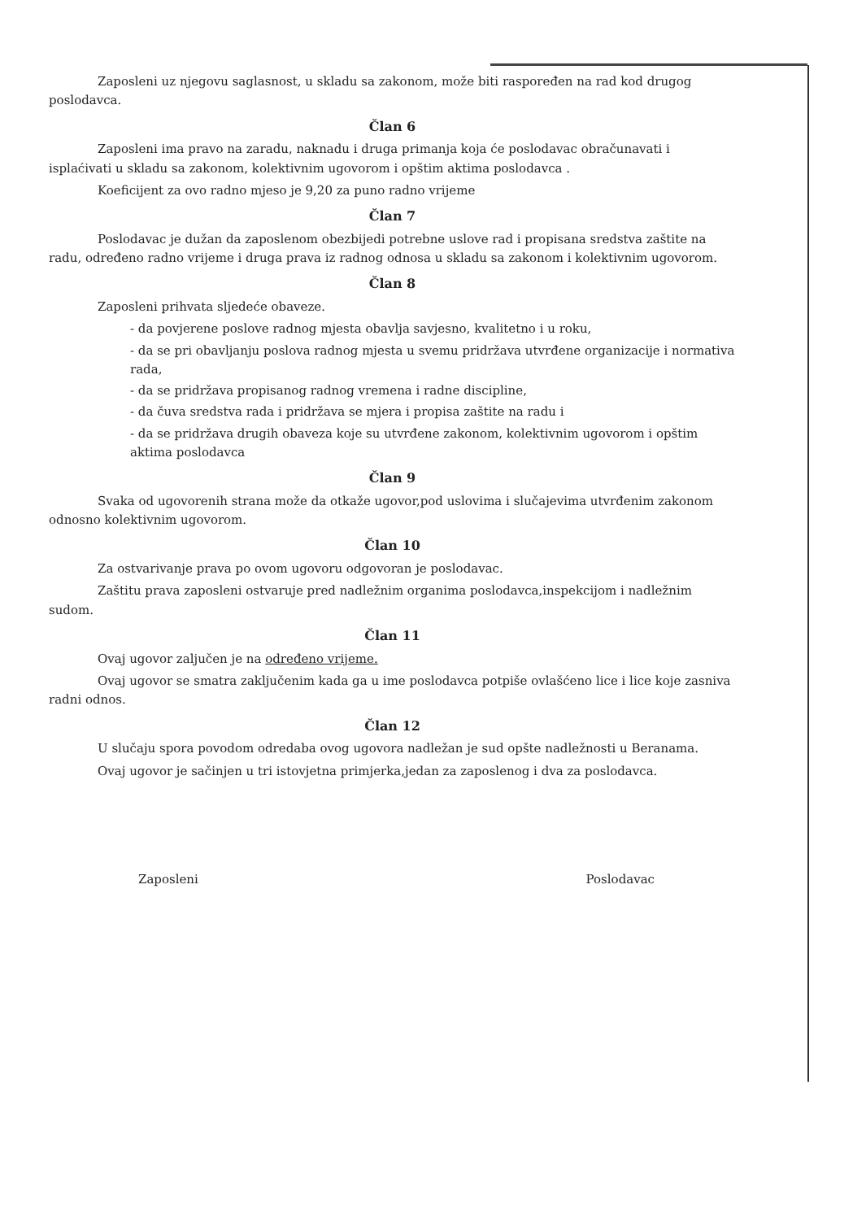Zaposleni uz njegovu saglasnost, u skladu sa zakonom, može biti raspoređen na rad kod drugog poslodavca.
Član 6
Zaposleni ima pravo na zaradu, naknadu i druga primanja koja će poslodavac obračunavati i isplaćivati u skladu sa zakonom, kolektivnim ugovorom i opštim aktima poslodavca .
Koeficijent za ovo radno mjeso je 9,20 za puno radno vrijeme
Član 7
Poslodavac je dužan da zaposlenom obezbijedi potrebne uslove rad i propisana sredstva zaštite na radu, određeno radno vrijeme i druga prava iz radnog odnosa u skladu sa zakonom i kolektivnim ugovorom.
Član 8
Zaposleni prihvata sljedeće obaveze.
- da povjerene poslove radnog mjesta obavlja savjesno, kvalitetno i u roku,
- da se pri obavljanju poslova radnog mjesta u svemu pridržava utvrđene organizacije i normativa rada,
- da se pridržava propisanog radnog vremena i radne discipline,
- da čuva sredstva rada i pridržava se mjera i propisa zaštite na radu i
- da se pridržava drugih obaveza koje su utvrđene zakonom, kolektivnim ugovorom i opštim aktima poslodavca
Član 9
Svaka od ugovorenih strana može da otkaže ugovor,pod uslovima i slučajevima utvrđenim zakonom odnosno kolektivnim ugovorom.
Član 10
Za ostvarivanje prava po ovom ugovoru odgovoran je poslodavac.
Zaštitu prava zaposleni ostvaruje pred nadležnim organima poslodavca,inspekcijom i nadležnim sudom.
Član 11
Ovaj ugovor zaljučen je na određeno vrijeme.
Ovaj ugovor se smatra zaključenim kada ga u ime poslodavca potpiše ovlašćeno lice i lice koje zasniva radni odnos.
Član 12
U slučaju spora povodom odredaba ovog ugovora nadležan je sud opšte nadležnosti u Beranama.
Ovaj ugovor je sačinjen u tri istovjetna primjerka,jedan za zaposlenog i dva za poslodavca.
Zaposleni Poslodavac